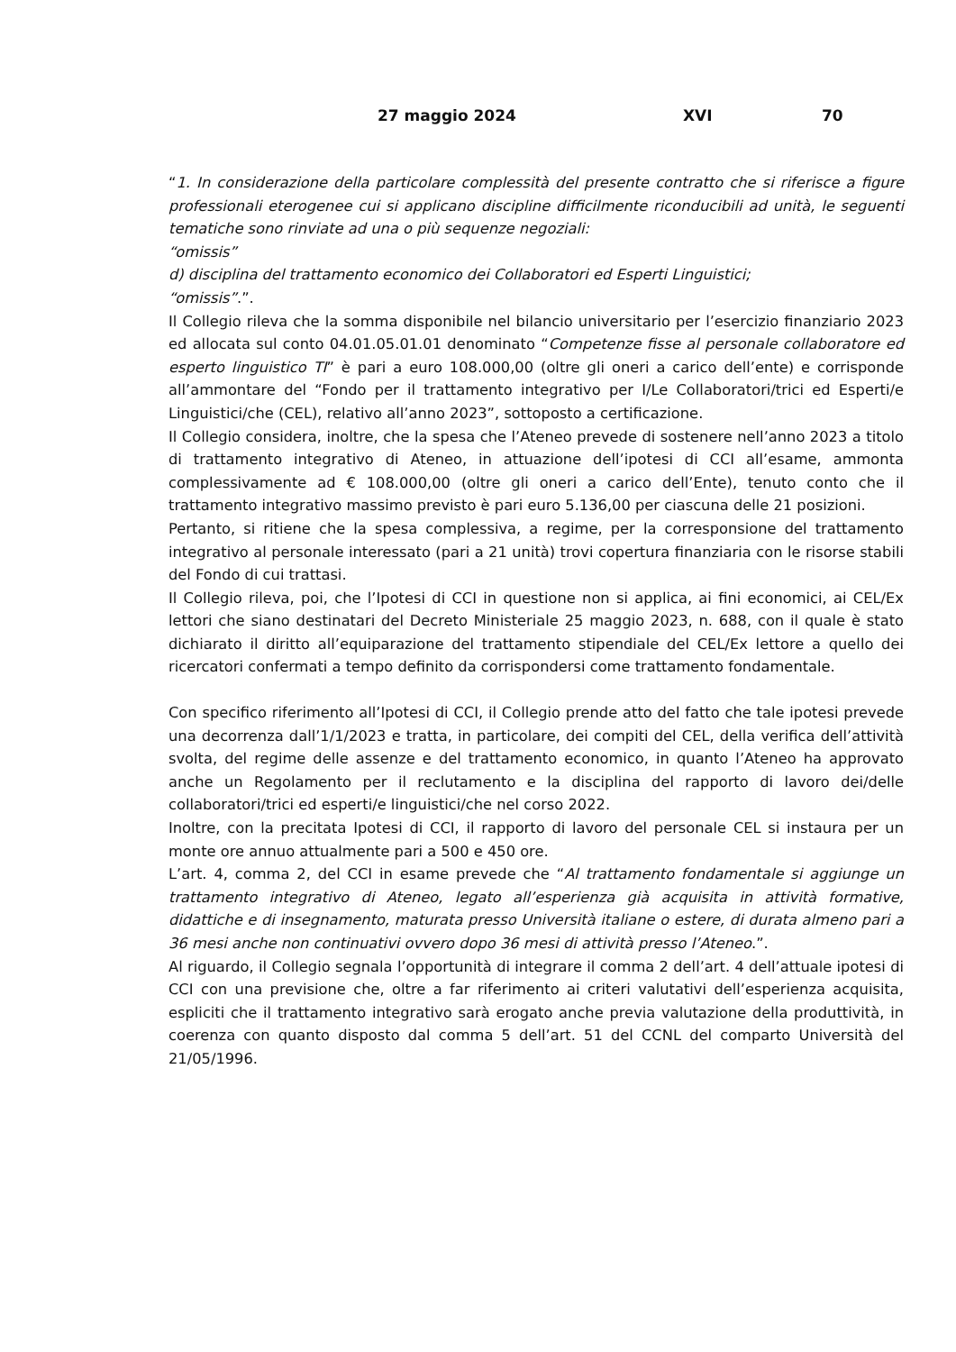27 maggio 2024 XVI 70
“1. In considerazione della particolare complessità del presente contratto che si riferisce a figure professionali eterogenee cui si applicano discipline difficilmente riconducibili ad unità, le seguenti tematiche sono rinviate ad una o più sequenze negoziali:
“omissis”
d) disciplina del trattamento economico dei Collaboratori ed Esperti Linguistici;
“omissis”.”.
Il Collegio rileva che la somma disponibile nel bilancio universitario per l’esercizio finanziario 2023 ed allocata sul conto 04.01.05.01.01 denominato “Competenze fisse al personale collaboratore ed esperto linguistico TI” è pari a euro 108.000,00 (oltre gli oneri a carico dell’ente) e corrisponde all’ammontare del “Fondo per il trattamento integrativo per I/Le Collaboratori/trici ed Esperti/e Linguistici/che (CEL), relativo all’anno 2023”, sottoposto a certificazione.
Il Collegio considera, inoltre, che la spesa che l’Ateneo prevede di sostenere nell’anno 2023 a titolo di trattamento integrativo di Ateneo, in attuazione dell’ipotesi di CCI all’esame, ammonta complessivamente ad € 108.000,00 (oltre gli oneri a carico dell’Ente), tenuto conto che il trattamento integrativo massimo previsto è pari euro 5.136,00 per ciascuna delle 21 posizioni.
Pertanto, si ritiene che la spesa complessiva, a regime, per la corresponsione del trattamento integrativo al personale interessato (pari a 21 unità) trovi copertura finanziaria con le risorse stabili del Fondo di cui trattasi.
Il Collegio rileva, poi, che l’Ipotesi di CCI in questione non si applica, ai fini economici, ai CEL/Ex lettori che siano destinatari del Decreto Ministeriale 25 maggio 2023, n. 688, con il quale è stato dichiarato il diritto all’equiparazione del trattamento stipendiale del CEL/Ex lettore a quello dei ricercatori confermati a tempo definito da corrispondersi come trattamento fondamentale.
Con specifico riferimento all’Ipotesi di CCI, il Collegio prende atto del fatto che tale ipotesi prevede una decorrenza dall’1/1/2023 e tratta, in particolare, dei compiti del CEL, della verifica dell’attività svolta, del regime delle assenze e del trattamento economico, in quanto l’Ateneo ha approvato anche un Regolamento per il reclutamento e la disciplina del rapporto di lavoro dei/delle collaboratori/trici ed esperti/e linguistici/che nel corso 2022.
Inoltre, con la precitata Ipotesi di CCI, il rapporto di lavoro del personale CEL si instaura per un monte ore annuo attualmente pari a 500 e 450 ore.
L’art. 4, comma 2, del CCI in esame prevede che “Al trattamento fondamentale si aggiunge un trattamento integrativo di Ateneo, legato all’esperienza già acquisita in attività formative, didattiche e di insegnamento, maturata presso Università italiane o estere, di durata almeno pari a 36 mesi anche non continuativi ovvero dopo 36 mesi di attività presso l’Ateneo.”.
Al riguardo, il Collegio segnala l’opportunità di integrare il comma 2 dell’art. 4 dell’attuale ipotesi di CCI con una previsione che, oltre a far riferimento ai criteri valutativi dell’esperienza acquisita, espliciti che il trattamento integrativo sarà erogato anche previa valutazione della produttività, in coerenza con quanto disposto dal comma 5 dell’art. 51 del CCNL del comparto Università del 21/05/1996.